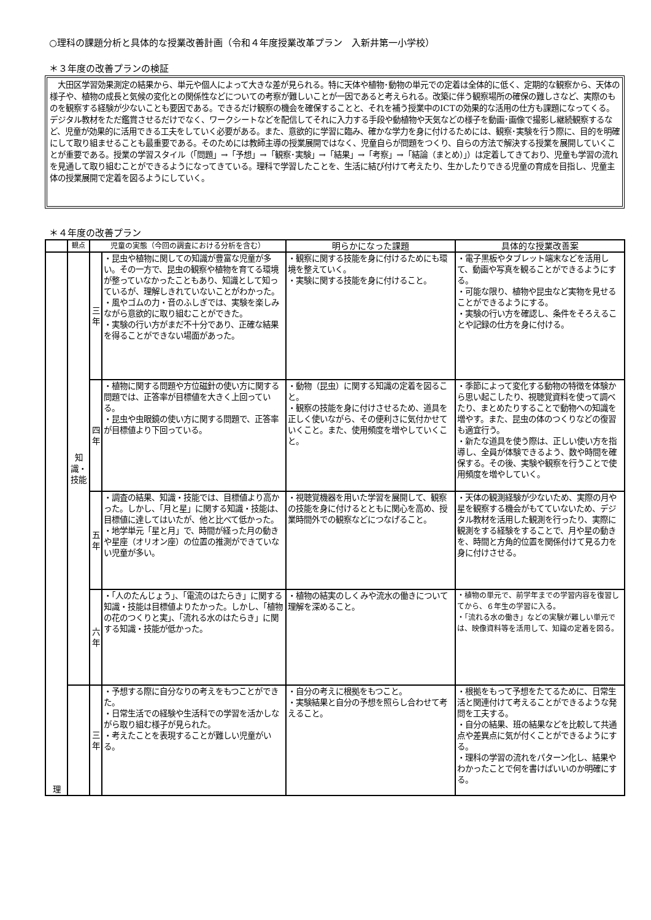○理科の課題分析と具体的な授業改善計画（令和４年度授業改革プラン　入新井第一小学校）
＊３年度の改善プランの検証
　大田区学習効果測定の結果から、単元や個人によって大きな差が見られる。特に天体や植物･動物の単元での定着は全体的に低く、定期的な観察から、天体の様子や、植物の成長と気候の変化との関係性などについての考察が難しいことが一因であると考えられる。改築に伴う観察場所の確保の難しさなど、実際のものを観察する経験が少ないことも要因である。できるだけ観察の機会を確保することと、それを補う授業中のICTの効果的な活用の仕方も課題になってくる。デジタル教材をただ鑑賞させるだけでなく、ワークシートなどを配信してそれに入力する手段や動植物や天気などの様子を動画･画像で撮影し継続観察するなど、児童が効果的に活用できる工夫をしていく必要がある。また、意欲的に学習に臨み、確かな学力を身に付けるためには、観察･実験を行う際に、目的を明確にして取り組ませることも最重要である。そのためには教師主導の授業展開ではなく、児童自らが問題をつくり、自らの方法で解決する授業を展開していくことが重要である。授業の学習スタイル（「問題」→「予想」→「観察･実験」→「結果」→「考察」→「結論（まとめ）」）は定着してきており、児童も学習の流れを見通して取り組むことができるようになってきている。理科で学習したことを、生活に結び付けて考えたり、生かしたりできる児童の育成を目指し、児童主体の授業展開で定着を図るようにしていく。
＊４年度の改善プラン
| | 観点 | 児童の実態（今回の調査における分析を含む） | | 明らかになった課題 | 具体的な授業改善案 |
| --- | --- | --- | --- | --- | --- |
| 理 | 知識・技能 | 三年 | ・昆虫や植物に関しての知識が豊富な児童が多い。その一方で、昆虫の観察や植物を育てる環境が整っていなかったこともあり、知識として知っているが、理解しきれていないことがわかった。 ・風やゴムの力・音のふしぎでは、実験を楽しみながら意欲的に取り組むことができた。 ・実験の行い方がまだ不十分であり、正確な結果を得ることができない場面があった。 | ・観察に関する技能を身に付けるためにも環境を整えていく。 ・実験に関する技能を身に付けること。 | ・電子黒板やタブレット端末などを活用して、動画や写真を観ることができるようにする。 ・可能な限り、植物や昆虫など実物を見せることができるようにする。 ・実験の行い方を確認し、条件をそろえることや記録の仕方を身に付ける。 |
| | | 四年 | ・植物に関する問題や方位磁針の使い方に関する問題では、正答率が目標値を大きく上回っている。 ・昆虫や虫眼鏡の使い方に関する問題で、正答率が目標値より下回っている。 | ・動物（昆虫）に関する知識の定着を図ること。 ・観察の技能を身に付けさせるため、道具を正しく使いながら、その便利さに気付かせていくこと。また、使用頻度を増やしていくこと。 | ・季節によって変化する動物の特徴を体験から思い起こしたり、視聴覚資料を使って調べたり、まとめたりすることで動物への知識を増やす。また、昆虫の体のつくりなどの復習も適宜行う。 ・新たな道具を使う際は、正しい使い方を指導し、全員が体験できるよう、数や時間を確保する。その後、実験や観察を行うことで使用頻度を増やしていく。 |
| | | 五年 | ・調査の結果、知識・技能では、目標値より高かった。しかし、「月と星」に関する知識・技能は、目標値に達してはいたが、他と比べて低かった。 ・地学単元「星と月」で、時間が経った月の動きや星座（オリオン座）の位置の推測ができていない児童が多い。 | ・視聴覚機器を用いた学習を展開して、観察の技能を身に付けるとともに関心を高め、授業時間外での観察などにつなげること。 | ・天体の観測経験が少ないため、実際の月や星を観察する機会がもてていないため、デジタル教材を活用した観測を行ったり、実際に観測をする経験をすることで、月や星の動きを、時間と方角的位置を関係付けて見る力を身に付けさせる。 |
| | | 六年 | ・「人のたんじょう」、「電流のはたらき」に関する知識・技能は目標値よりたかった。しかし、「植物の花のつくりと実」、「流れる水のはたらき」に関する知識・技能が低かった。 | ・植物の結実のしくみや流水の働きについて理解を深めること。 | ・植物の単元で、前学年までの学習内容を復習してから、６年生の学習に入る。 ・「流れる水の働き」などの実験が難しい単元では、映像資料等を活用して、知識の定着を図る。 |
| | | 三年 | ・予想する際に自分なりの考えをもつことができた。 ・日常生活での経験や生活科での学習を活かしながら取り組む様子が見られた。 ・考えたことを表現することが難しい児童がいる。 | ・自分の考えに根拠をもつこと。 ・実験結果と自分の予想を照らし合わせて考えること。 | ・根拠をもって予想をたてるために、日常生活と関連付けて考えることができるような発問を工夫する。 ・自分の結果、班の結果などを比較して共通点や差異点に気が付くことができるようにする。 ・理科の学習の流れをパターン化し、結果やわかったことで何を書けばいいのか明確にする。 |